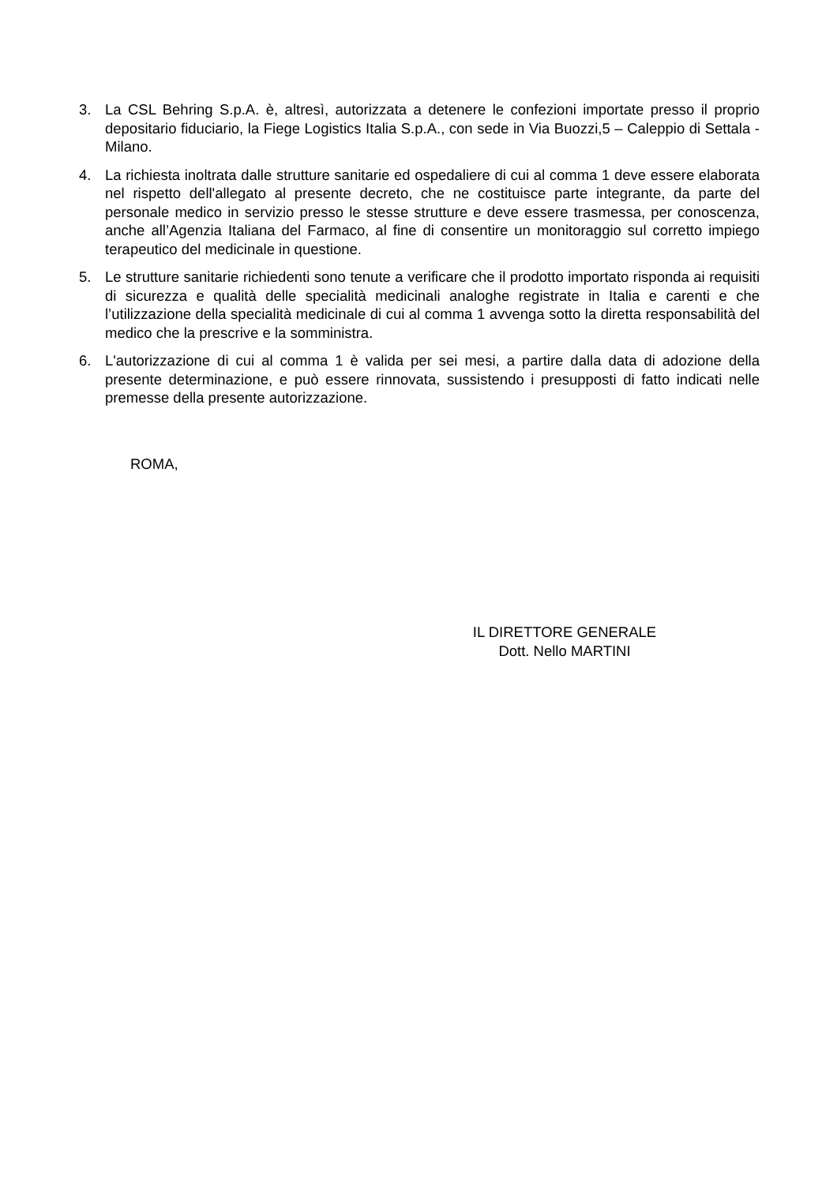3. La CSL Behring S.p.A. è, altresì, autorizzata a detenere le confezioni importate presso il proprio depositario fiduciario, la Fiege Logistics Italia S.p.A., con sede in Via Buozzi,5 – Caleppio di Settala - Milano.
4. La richiesta inoltrata dalle strutture sanitarie ed ospedaliere di cui al comma 1 deve essere elaborata nel rispetto dell'allegato al presente decreto, che ne costituisce parte integrante, da parte del personale medico in servizio presso le stesse strutture e deve essere trasmessa, per conoscenza, anche all’Agenzia Italiana del Farmaco, al fine di consentire un monitoraggio sul corretto impiego terapeutico del medicinale in questione.
5. Le strutture sanitarie richiedenti sono tenute a verificare che il prodotto importato risponda ai requisiti di sicurezza e qualità delle specialità medicinali analoghe registrate in Italia e carenti e che l’utilizzazione della specialità medicinale di cui al comma 1 avvenga sotto la diretta responsabilità del medico che la prescrive e la somministra.
6. L'autorizzazione di cui al comma 1 è valida per sei mesi, a partire dalla data di adozione della presente determinazione, e può essere rinnovata, sussistendo i presupposti di fatto indicati nelle premesse della presente autorizzazione.
ROMA,
IL DIRETTORE GENERALE
Dott. Nello MARTINI